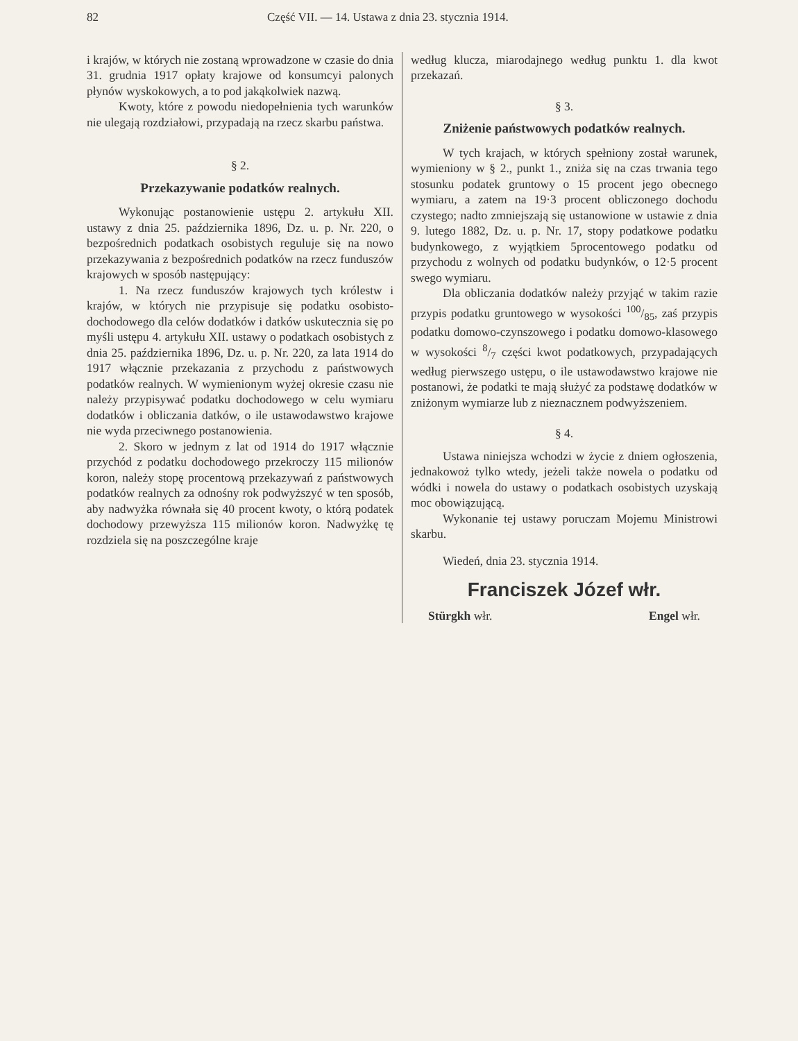82 Część VII. — 14. Ustawa z dnia 23. stycznia 1914.
i krajów, w których nie zostaną wprowadzone w czasie do dnia 31. grudnia 1917 opłaty krajowe od konsumcyi palonych płynów wyskokowych, a to pod jakąkolwiek nazwą.
Kwoty, które z powodu niedopełnienia tych warunków nie ulegają rozdziałowi, przypadają na rzecz skarbu państwa.
§ 2.
Przekazywanie podatków realnych.
Wykonując postanowienie ustępu 2. artykułu XII. ustawy z dnia 25. października 1896, Dz. u. p. Nr. 220, o bezpośrednich podatkach osobistych reguluje się na nowo przekazywania z bezpośrednich podatków na rzecz funduszów krajowych w sposób następujący:
1. Na rzecz funduszów krajowych tych królestw i krajów, w których nie przypisuje się podatku osobisto-dochodowego dla celów dodatków i datków uskutecznia się po myśli ustępu 4. artykułu XII. ustawy o podatkach osobistych z dnia 25. października 1896, Dz. u. p. Nr. 220, za lata 1914 do 1917 włącznie przekazania z przychodu z państwowych podatków realnych. W wymienionym wyżej okresie czasu nie należy przypisywać podatku dochodowego w celu wymiaru dodatków i obliczania datków, o ile ustawodawstwo krajowe nie wyda przeciwnego postanowienia.
2. Skoro w jednym z lat od 1914 do 1917 włącznie przychód z podatku dochodowego przekroczy 115 milionów koron, należy stopę procentową przekazywań z państwowych podatków realnych za odnośny rok podwyższyć w ten sposób, aby nadwyżka równała się 40 procent kwoty, o którą podatek dochodowy przewyższa 115 milionów koron. Nadwyżkę tę rozdziela się na poszczególne kraje
według klucza, miarodajnego według punktu 1. dla kwot przekazań.
§ 3.
Zniżenie państwowych podatków realnych.
W tych krajach, w których spełniony został warunek, wymieniony w § 2., punkt 1., zniża się na czas trwania tego stosunku podatek gruntowy o 15 procent jego obecnego wymiaru, a zatem na 19·3 procent obliczonego dochodu czystego; nadto zmniejszają się ustanowione w ustawie z dnia 9. lutego 1882, Dz. u. p. Nr. 17, stopy podatkowe podatku budynkowego, z wyjątkiem 5procentowego podatku od przychodu z wolnych od podatku budynków, o 12·5 procent swego wymiaru.
Dla obliczania dodatków należy przyjąć w takim razie przypis podatku gruntowego w wysokości 100/85, zaś przypis podatku domowo-czynszowego i podatku domowo-klasowego w wysokości 8/7 części kwot podatkowych, przypadających według pierwszego ustępu, o ile ustawodawstwo krajowe nie postanowi, że podatki te mają służyć za podstawę dodatków w zniżonym wymiarze lub z nieznacznem podwyższeniem.
§ 4.
Ustawa niniejsza wchodzi w życie z dniem ogłoszenia, jednakowoż tylko wtedy, jeżeli także nowela o podatku od wódki i nowela do ustawy o podatkach osobistych uzyskają moc obowiązującą.
Wykonanie tej ustawy poruczam Mojemu Ministrowi skarbu.
Wiedeń, dnia 23. stycznia 1914.
Franciszek Józef włr.
Stürgkh włr. Engel włr.